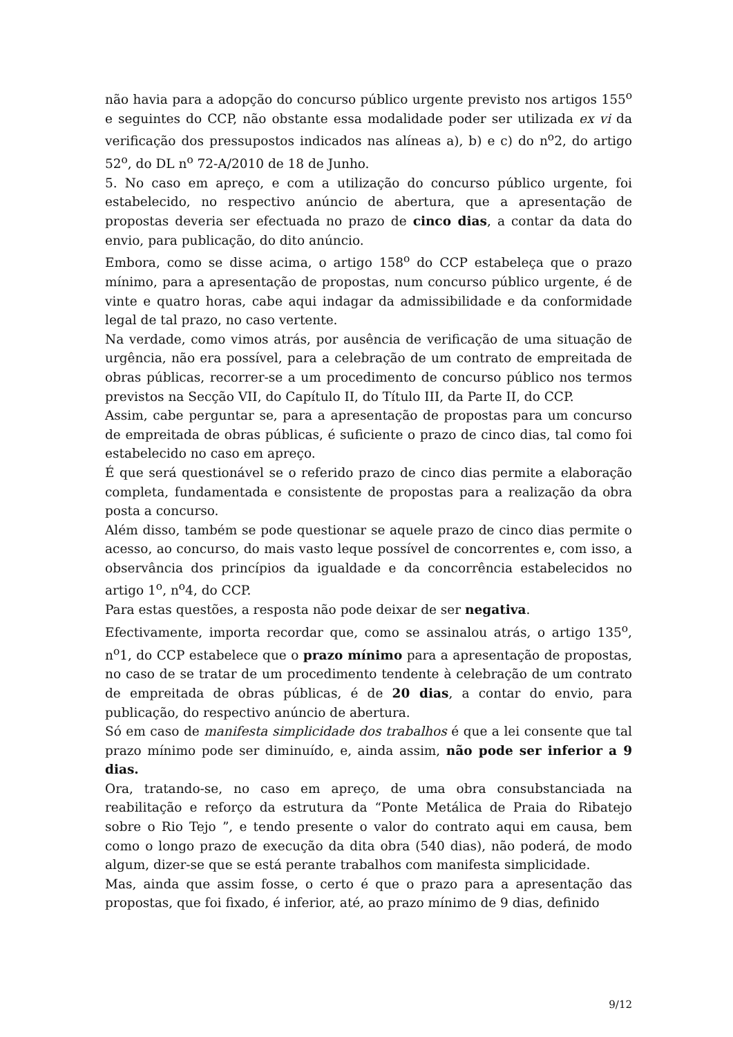não havia para a adopção do concurso público urgente previsto nos artigos 155<sup>o</sup> e seguintes do CCP, não obstante essa modalidade poder ser utilizada ex vi da verificação dos pressupostos indicados nas alíneas a), b) e c) do n<sup>o</sup>2, do artigo 52<sup>o</sup>, do DL n<sup>o</sup> 72-A/2010 de 18 de Junho.
5. No caso em apreço, e com a utilização do concurso público urgente, foi estabelecido, no respectivo anúncio de abertura, que a apresentação de propostas deveria ser efectuada no prazo de cinco dias, a contar da data do envio, para publicação, do dito anúncio.
Embora, como se disse acima, o artigo 158<sup>o</sup> do CCP estabeleça que o prazo mínimo, para a apresentação de propostas, num concurso público urgente, é de vinte e quatro horas, cabe aqui indagar da admissibilidade e da conformidade legal de tal prazo, no caso vertente.
Na verdade, como vimos atrás, por ausência de verificação de uma situação de urgência, não era possível, para a celebração de um contrato de empreitada de obras públicas, recorrer-se a um procedimento de concurso público nos termos previstos na Secção VII, do Capítulo II, do Título III, da Parte II, do CCP.
Assim, cabe perguntar se, para a apresentação de propostas para um concurso de empreitada de obras públicas, é suficiente o prazo de cinco dias, tal como foi estabelecido no caso em apreço.
É que será questionável se o referido prazo de cinco dias permite a elaboração completa, fundamentada e consistente de propostas para a realização da obra posta a concurso.
Além disso, também se pode questionar se aquele prazo de cinco dias permite o acesso, ao concurso, do mais vasto leque possível de concorrentes e, com isso, a observância dos princípios da igualdade e da concorrência estabelecidos no artigo 1<sup>o</sup>, n<sup>o</sup>4, do CCP.
Para estas questões, a resposta não pode deixar de ser negativa.
Efectivamente, importa recordar que, como se assinalou atrás, o artigo 135<sup>o</sup>, n<sup>o</sup>1, do CCP estabelece que o prazo mínimo para a apresentação de propostas, no caso de se tratar de um procedimento tendente à celebração de um contrato de empreitada de obras públicas, é de 20 dias, a contar do envio, para publicação, do respectivo anúncio de abertura.
Só em caso de manifesta simplicidade dos trabalhos é que a lei consente que tal prazo mínimo pode ser diminuído, e, ainda assim, não pode ser inferior a 9 dias.
Ora, tratando-se, no caso em apreço, de uma obra consubstanciada na reabilitação e reforço da estrutura da “Ponte Metálica de Praia do Ribatejo sobre o Rio Tejo ”, e tendo presente o valor do contrato aqui em causa, bem como o longo prazo de execução da dita obra (540 dias), não poderá, de modo algum, dizer-se que se está perante trabalhos com manifesta simplicidade.
Mas, ainda que assim fosse, o certo é que o prazo para a apresentação das propostas, que foi fixado, é inferior, até, ao prazo mínimo de 9 dias, definido
9/12